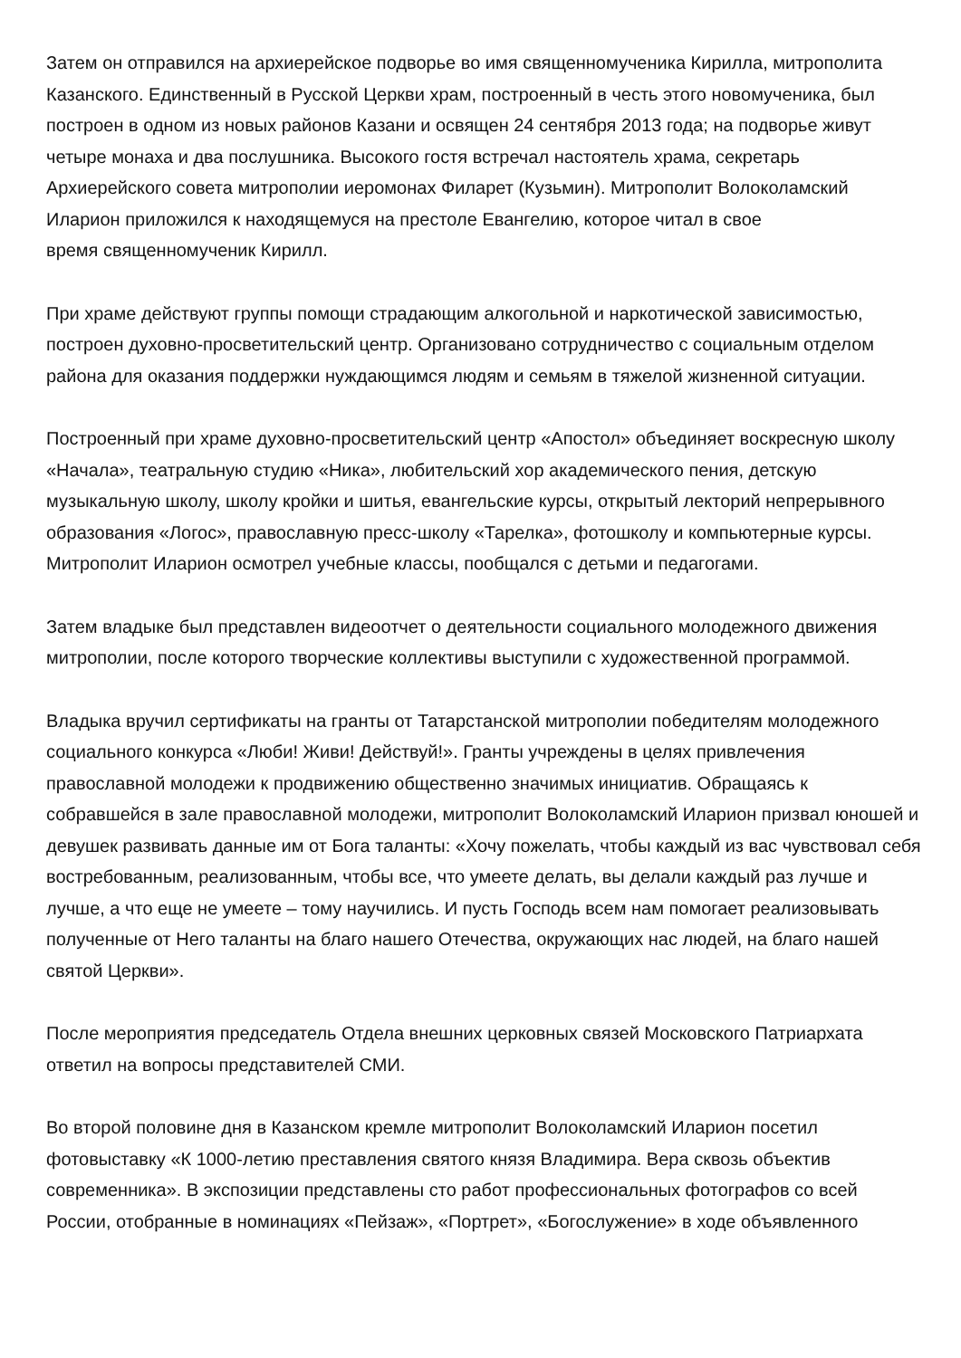Затем он отправился на архиерейское подворье во имя священномученика Кирилла, митрополита Казанского. Единственный в Русской Церкви храм, построенный в честь этого новомученика, был построен в одном из новых районов Казани и освящен 24 сентября 2013 года; на подворье живут четыре монаха и два послушника. Высокого гостя встречал настоятель храма, секретарь Архиерейского совета митрополии иеромонах Филарет (Кузьмин). Митрополит Волоколамский Иларион приложился к находящемуся на престоле Евангелию, которое читал в свое
время священномученик Кирилл.
При храме действуют группы помощи страдающим алкогольной и наркотической зависимостью, построен духовно-просветительский центр. Организовано сотрудничество с социальным отделом района для оказания поддержки нуждающимся людям и семьям в тяжелой жизненной ситуации.
Построенный при храме духовно-просветительский центр «Апостол» объединяет воскресную школу «Начала», театральную студию «Ника», любительский хор академического пения, детскую музыкальную школу, школу кройки и шитья, евангельские курсы, открытый лекторий непрерывного образования «Логос», православную пресс-школу «Тарелка», фотошколу и компьютерные курсы. Митрополит Иларион осмотрел учебные классы, пообщался с детьми и педагогами.
Затем владыке был представлен видеоотчет о деятельности социального молодежного движения митрополии, после которого творческие коллективы выступили с художественной программой.
Владыка вручил сертификаты на гранты от Татарстанской митрополии победителям молодежного социального конкурса «Люби! Живи! Действуй!». Гранты учреждены в целях привлечения православной молодежи к продвижению общественно значимых инициатив. Обращаясь к собравшейся в зале православной молодежи, митрополит Волоколамский Иларион призвал юношей и девушек развивать данные им от Бога таланты: «Хочу пожелать, чтобы каждый из вас чувствовал себя востребованным, реализованным, чтобы все, что умеете делать, вы делали каждый раз лучше и лучше, а что еще не умеете – тому научились. И пусть Господь всем нам помогает реализовывать полученные от Него таланты на благо нашего Отечества, окружающих нас людей, на благо нашей святой Церкви».
После мероприятия председатель Отдела внешних церковных связей Московского Патриархата ответил на вопросы представителей СМИ.
Во второй половине дня в Казанском кремле митрополит Волоколамский Иларион посетил фотовыставку «К 1000-летию преставления святого князя Владимира. Вера сквозь объектив современника». В экспозиции представлены сто работ профессиональных фотографов со всей России, отобранные в номинациях «Пейзаж», «Портрет», «Богослужение» в ходе объявленного